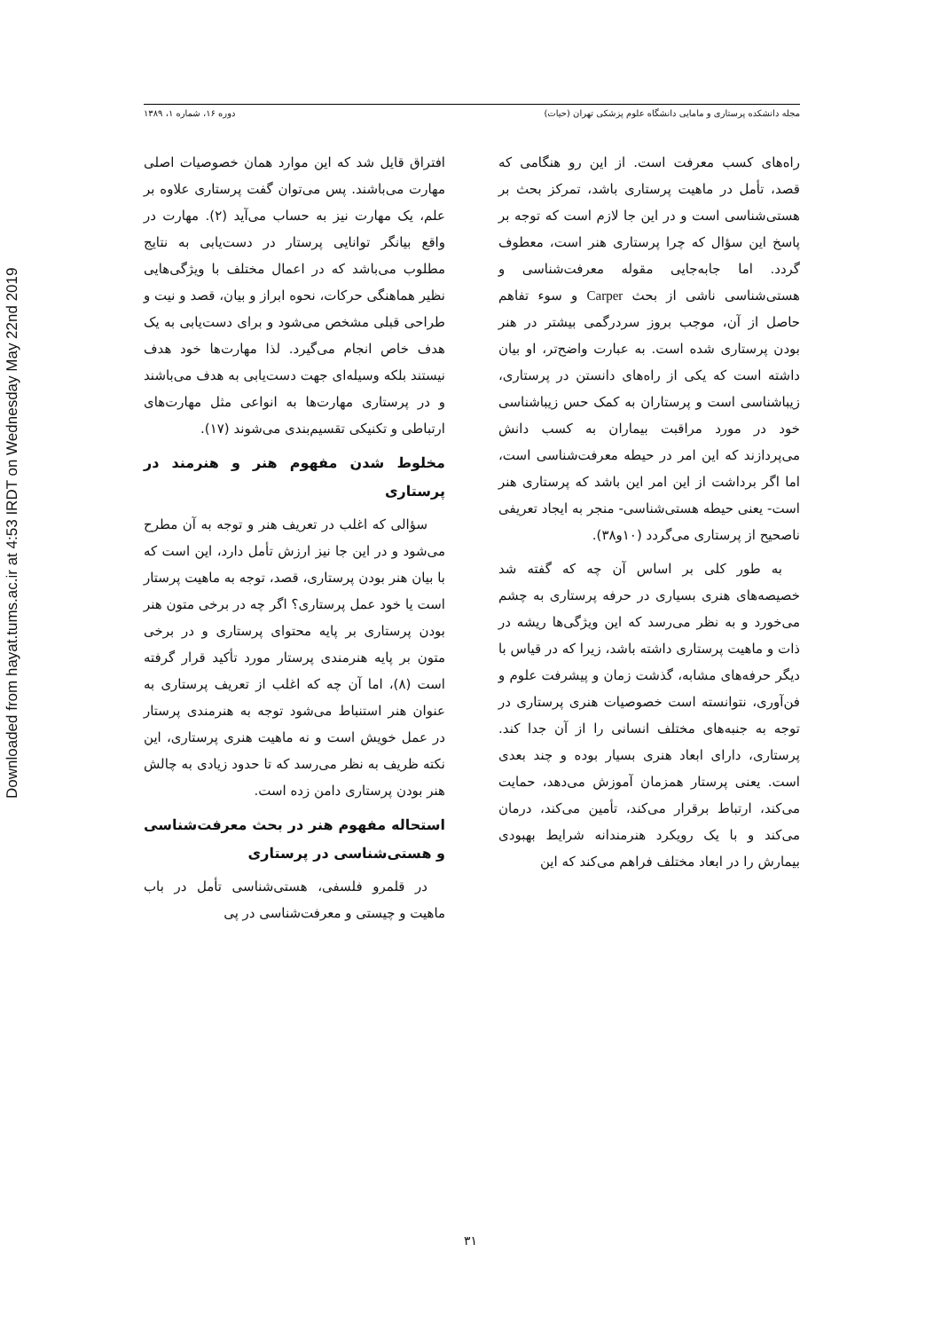Downloaded from hayat.tums.ac.ir at 4:53 IRDT on Wednesday May 22nd 2019
مجله دانشکده پرستاری و مامایی دانشگاه علوم پزشکی تهران (حیات) دوره ۱۶، شماره ۱، ۱۳۸۹
افتراق قایل شد که این موارد همان خصوصیات اصلی مهارت می‌باشند. پس می‌توان گفت پرستاری علاوه بر علم، یک مهارت نیز به حساب می‌آید (۲). مهارت در واقع بیانگر توانایی پرستار در دست‌یابی به نتایج مطلوب می‌باشد که در اعمال مختلف با ویژگی‌هایی نظیر هماهنگی حرکات، نحوه ابراز و بیان، قصد و نیت و طراحی قبلی مشخص می‌شود و برای دست‌یابی به یک هدف خاص انجام می‌گیرد. لذا مهارت‌ها خود هدف نیستند بلکه وسیله‌ای جهت دست‌یابی به هدف می‌باشند و در پرستاری مهارت‌ها به انواعی مثل مهارت‌های ارتباطی و تکنیکی تقسیم‌بندی می‌شوند (۱۷).
مخلوط شدن مفهوم هنر و هنرمند در پرستاری
سؤالی که اغلب در تعریف هنر و توجه به آن مطرح می‌شود و در این جا نیز ارزش تأمل دارد، این است که با بیان هنر بودن پرستاری، قصد، توجه به ماهیت پرستار است یا خود عمل پرستاری؟ اگر چه در برخی متون هنر بودن پرستاری بر پایه محتوای پرستاری و در برخی متون بر پایه هنرمندی پرستار مورد تأکید قرار گرفته است (۸)، اما آن چه که اغلب از تعریف پرستاری به عنوان هنر استنباط می‌شود توجه به هنرمندی پرستار در عمل خویش است و نه ماهیت هنری پرستاری، این نکته ظریف به نظر می‌رسد که تا حدود زیادی به چالش هنر بودن پرستاری دامن زده است.
استحاله مفهوم هنر در بحث معرفت‌شناسی و هستی‌شناسی در پرستاری
در قلمرو فلسفی، هستی‌شناسی تأمل در باب ماهیت و چیستی و معرفت‌شناسی در پی
راه‌های کسب معرفت است. از این رو هنگامی که قصد، تأمل در ماهیت پرستاری باشد، تمرکز بحث بر هستی‌شناسی است و در این جا لازم است که توجه بر پاسخ این سؤال که چرا پرستاری هنر است، معطوف گردد. اما جابه‌جایی مقوله معرفت‌شناسی و هستی‌شناسی ناشی از بحث Carper و سوء تفاهم حاصل از آن، موجب بروز سردرگمی بیشتر در هنر بودن پرستاری شده است. به عبارت واضح‌تر، او بیان داشته است که یکی از راه‌های دانستن در پرستاری، زیباشناسی است و پرستاران به کمک حس زیباشناسی خود در مورد مراقبت بیماران به کسب دانش می‌پردازند که این امر در حیطه معرفت‌شناسی است، اما اگر برداشت از این امر این باشد که پرستاری هنر است- یعنی حیطه هستی‌شناسی- منجر به ایجاد تعریفی ناصحیح از پرستاری می‌گردد (۱۰و۳۸).
به طور کلی بر اساس آن چه که گفته شد خصیصه‌های هنری بسیاری در حرفه پرستاری به چشم می‌خورد و به نظر می‌رسد که این ویژگی‌ها ریشه در ذات و ماهیت پرستاری داشته باشد، زیرا که در قیاس با دیگر حرفه‌های مشابه، گذشت زمان و پیشرفت علوم و فن‌آوری، نتوانسته است خصوصیات هنری پرستاری در توجه به جنبه‌های مختلف انسانی را از آن جدا کند. پرستاری، دارای ابعاد هنری بسیار بوده و چند بعدی است. یعنی پرستار همزمان آموزش می‌دهد، حمایت می‌کند، ارتباط برقرار می‌کند، تأمین می‌کند، درمان می‌کند و با یک رویکرد هنرمندانه شرایط بهبودی بیمارش را در ابعاد مختلف فراهم می‌کند که این
۳۱